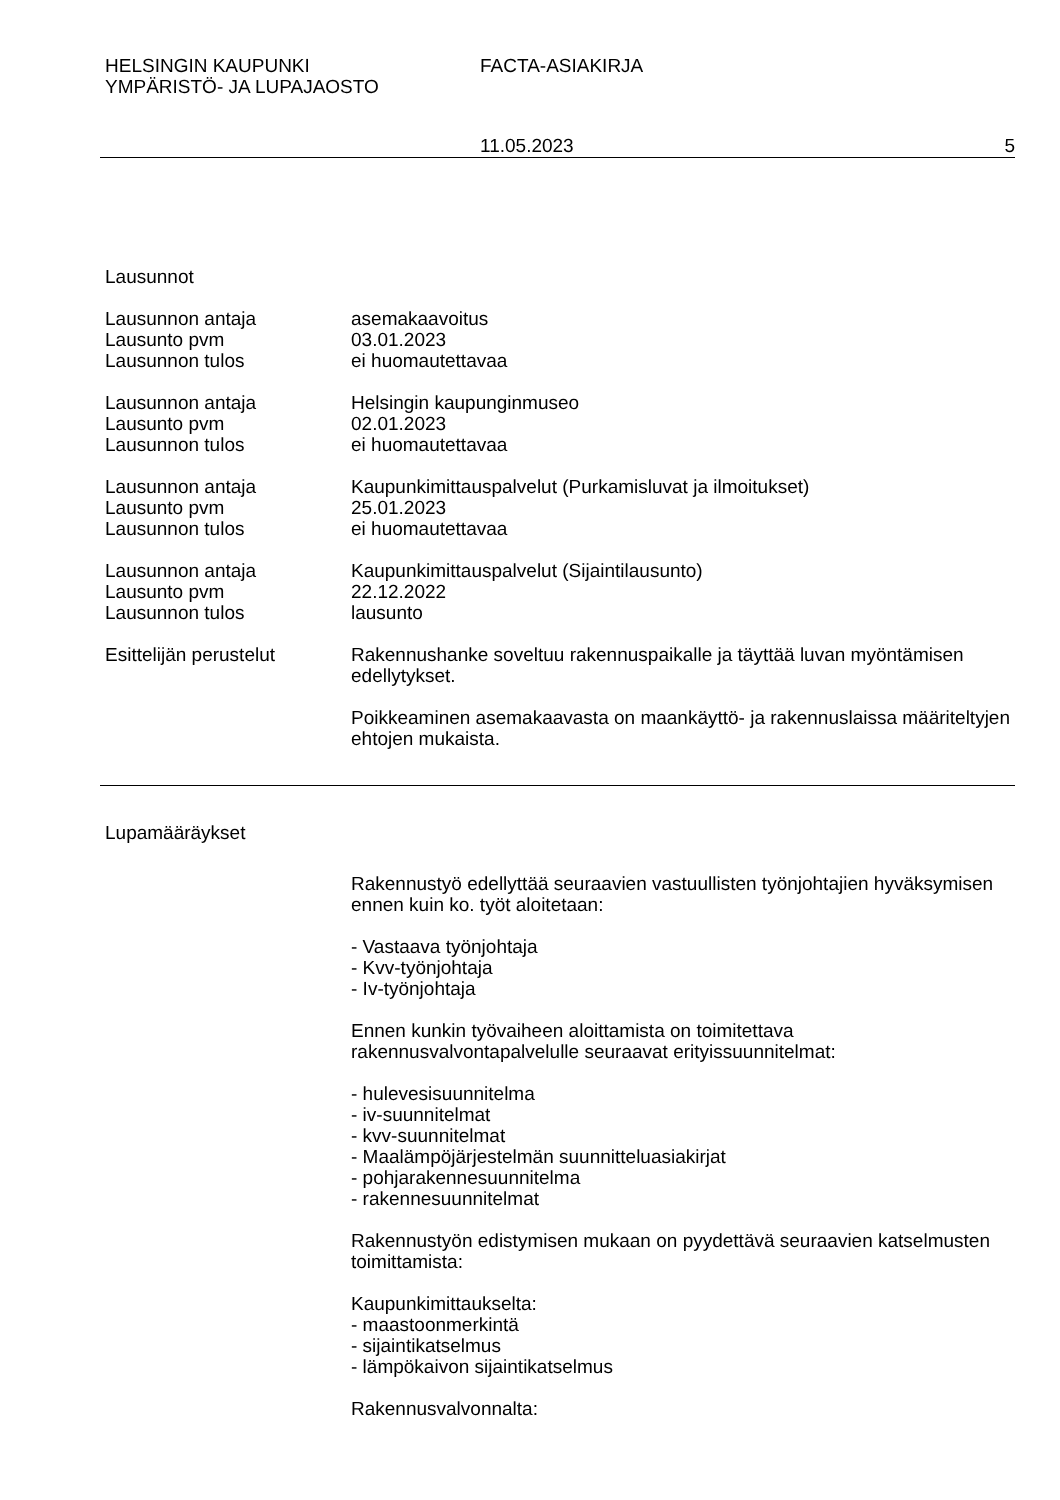HELSINGIN KAUPUNKI
YMPÄRISTÖ- JA LUPAJAOSTO
FACTA-ASIAKIRJA
11.05.2023 5
Lausunnot
Lausunnon antaja asemakaavoitus
Lausunto pvm 03.01.2023
Lausunnon tulos ei huomautettavaa
Lausunnon antaja Helsingin kaupunginmuseo
Lausunto pvm 02.01.2023
Lausunnon tulos ei huomautettavaa
Lausunnon antaja Kaupunkimittauspalvelut (Purkamisluvat ja ilmoitukset)
Lausunto pvm 25.01.2023
Lausunnon tulos ei huomautettavaa
Lausunnon antaja Kaupunkimittauspalvelut (Sijaintilausunto)
Lausunto pvm 22.12.2022
Lausunnon tulos lausunto
Esittelijän perustelut
Rakennushanke soveltuu rakennuspaikalle ja täyttää luvan myöntämisen edellytykset.
Poikkeaminen asemakaavasta on maankäyttö- ja rakennuslaissa määriteltyjen ehtojen mukaista.
Lupamääräykset
Rakennustyö edellyttää seuraavien vastuullisten työnjohtajien hyväksymisen ennen kuin ko. työt aloitetaan:
- Vastaava työnjohtaja
- Kvv-työnjohtaja
- Iv-työnjohtaja
Ennen kunkin työvaiheen aloittamista on toimitettava rakennusvalvontapalvelulle seuraavat erityissuunnitelmat:
- hulevesisuunnitelma
- iv-suunnitelmat
- kvv-suunnitelmat
- Maalämpöjärjestelmän suunnitteluasiakirjat
- pohjarakennesuunnitelma
- rakennesuunnitelmat
Rakennustyön edistymisen mukaan on pyydettävä seuraavien katselmusten toimittamista:
Kaupunkimittaukselta:
- maastoonmerkintä
- sijaintikatselmus
- lämpökaivon sijaintikatselmus
Rakennusvalvonnalta: